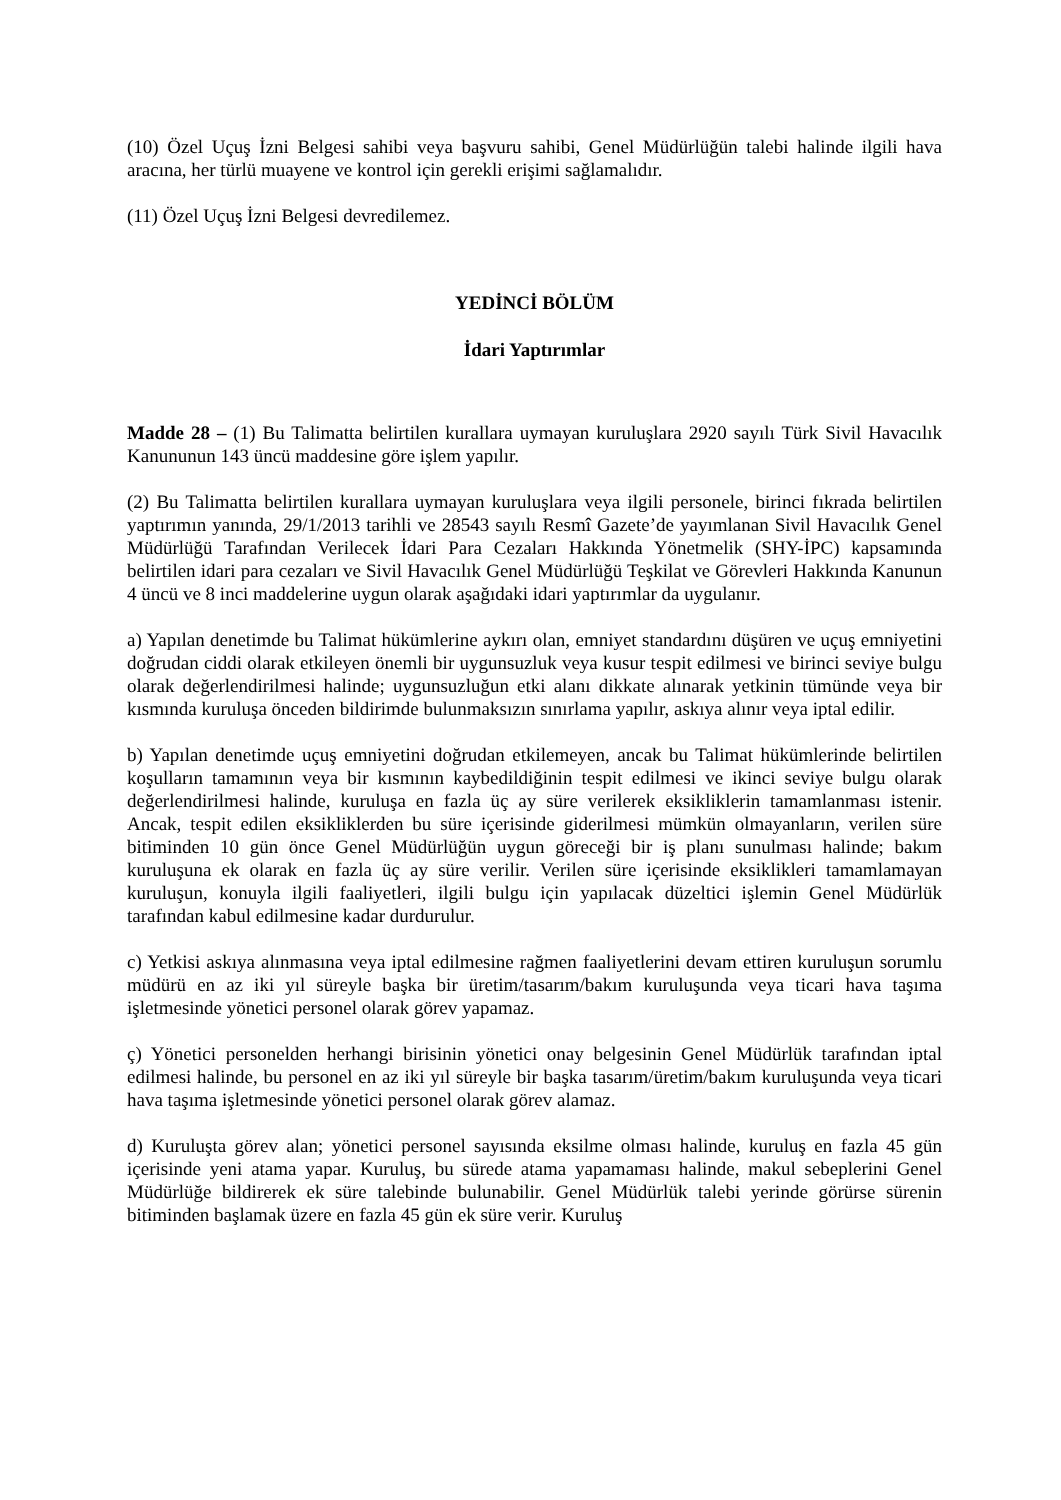(10) Özel Uçuş İzni Belgesi sahibi veya başvuru sahibi, Genel Müdürlüğün talebi halinde ilgili hava aracına, her türlü muayene ve kontrol için gerekli erişimi sağlamalıdır.
(11) Özel Uçuş İzni Belgesi devredilemez.
YEDİNCİ BÖLÜM
İdari Yaptırımlar
Madde 28 – (1) Bu Talimatta belirtilen kurallara uymayan kuruluşlara 2920 sayılı Türk Sivil Havacılık Kanununun 143 üncü maddesine göre işlem yapılır.
(2) Bu Talimatta belirtilen kurallara uymayan kuruluşlara veya ilgili personele, birinci fıkrada belirtilen yaptırımın yanında, 29/1/2013 tarihli ve 28543 sayılı Resmî Gazete’de yayımlanan Sivil Havacılık Genel Müdürlüğü Tarafından Verilecek İdari Para Cezaları Hakkında Yönetmelik (SHY-İPC) kapsamında belirtilen idari para cezaları ve Sivil Havacılık Genel Müdürlüğü Teşkilat ve Görevleri Hakkında Kanunun 4 üncü ve 8 inci maddelerine uygun olarak aşağıdaki idari yaptırımlar da uygulanır.
a) Yapılan denetimde bu Talimat hükümlerine aykırı olan, emniyet standardını düşüren ve uçuş emniyetini doğrudan ciddi olarak etkileyen önemli bir uygunsuzluk veya kusur tespit edilmesi ve birinci seviye bulgu olarak değerlendirilmesi halinde; uygunsuzluğun etki alanı dikkate alınarak yetkinin tümünde veya bir kısmında kuruluşa önceden bildirimde bulunmaksızın sınırlama yapılır, askıya alınır veya iptal edilir.
b) Yapılan denetimde uçuş emniyetini doğrudan etkilemeyen, ancak bu Talimat hükümlerinde belirtilen koşulların tamamının veya bir kısmının kaybedildiğinin tespit edilmesi ve ikinci seviye bulgu olarak değerlendirilmesi halinde, kuruluşa en fazla üç ay süre verilerek eksikliklerin tamamlanması istenir. Ancak, tespit edilen eksikliklerden bu süre içerisinde giderilmesi mümkün olmayanların, verilen süre bitiminden 10 gün önce Genel Müdürlüğün uygun göreceği bir iş planı sunulması halinde; bakım kuruluşuna ek olarak en fazla üç ay süre verilir. Verilen süre içerisinde eksiklikleri tamamlamayan kuruluşun, konuyla ilgili faaliyetleri, ilgili bulgu için yapılacak düzeltici işlemin Genel Müdürlük tarafından kabul edilmesine kadar durdurulur.
c) Yetkisi askıya alınmasına veya iptal edilmesine rağmen faaliyetlerini devam ettiren kuruluşun sorumlu müdürü en az iki yıl süreyle başka bir üretim/tasarım/bakım kuruluşunda veya ticari hava taşıma işletmesinde yönetici personel olarak görev yapamaz.
ç) Yönetici personelden herhangi birisinin yönetici onay belgesinin Genel Müdürlük tarafından iptal edilmesi halinde, bu personel en az iki yıl süreyle bir başka tasarım/üretim/bakım kuruluşunda veya ticari hava taşıma işletmesinde yönetici personel olarak görev alamaz.
d) Kuruluşta görev alan; yönetici personel sayısında eksilme olması halinde, kuruluş en fazla 45 gün içerisinde yeni atama yapar. Kuruluş, bu sürede atama yapamaması halinde, makul sebeplerini Genel Müdürlüğe bildirerek ek süre talebinde bulunabilir. Genel Müdürlük talebi yerinde görürse sürenin bitiminden başlamak üzere en fazla 45 gün ek süre verir. Kuruluş